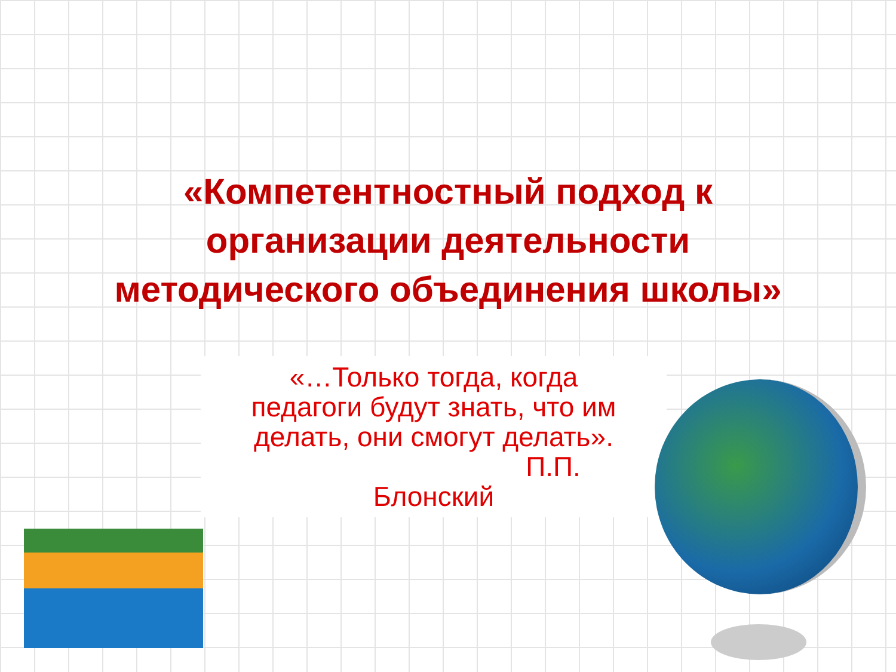«Компетентностный подход к
организации деятельности
методического объединения школы»
«…Только тогда, когда
педагоги будут знать, что им
делать, они смогут делать».
П.П.
Блонский